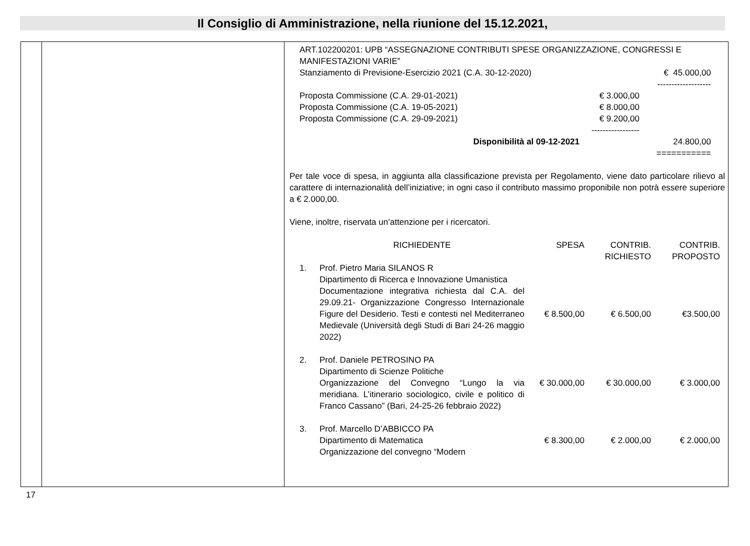Il Consiglio di Amministrazione, nella riunione del 15.12.2021,
ART.102200201: UPB “ASSEGNAZIONE CONTRIBUTI SPESE ORGANIZZAZIONE, CONGRESSI E MANIFESTAZIONI VARIE”
Stanziamento di Previsione-Esercizio 2021 (C.A. 30-12-2020)
€ 45.000,00
-------------------
Proposta Commissione (C.A. 29-01-2021)
Proposta Commissione (C.A. 19-05-2021)
Proposta Commissione (C.A. 29-09-2021)
€ 3.000,00
€ 8.000,00
€ 9.200,00
-----------------
Disponibilità al 09-12-2021 24.800,00
===========
Per tale voce di spesa, in aggiunta alla classificazione prevista per Regolamento, viene dato particolare rilievo al carattere di internazionalità dell’iniziative; in ogni caso il contributo massimo proponibile non potrà essere superiore a € 2.000,00.
Viene, inoltre, riservata un’attenzione per i ricercatori.
| | RICHIEDENTE | SPESA | CONTRIB. RICHIESTO | CONTRIB. PROPOSTO |
| 1. | Prof. Pietro Maria SILANOS R Dipartimento di Ricerca e Innovazione Umanistica Documentazione integrativa richiesta dal C.A. del 29.09.21- Organizzazione Congresso Internazionale Figure del Desiderio. Testi e contesti nel Mediterraneo Medievale (Università degli Studi di Bari 24-26 maggio 2022) | € 8.500,00 | € 6.500,00 | €3.500,00 |
| 2. | Prof. Daniele PETROSINO PA Dipartimento di Scienze Politiche Organizzazione del Convegno “Lungo la via meridiana. L’itinerario sociologico, civile e politico di Franco Cassano” (Bari, 24-25-26 febbraio 2022) | € 30.000,00 | € 30.000,00 | € 3.000,00 |
| 3. | Prof. Marcello D’ABBICCO PA Dipartimento di Matematica Organizzazione del convegno “Modern | € 8.300,00 | € 2.000,00 | € 2.000,00 |
17